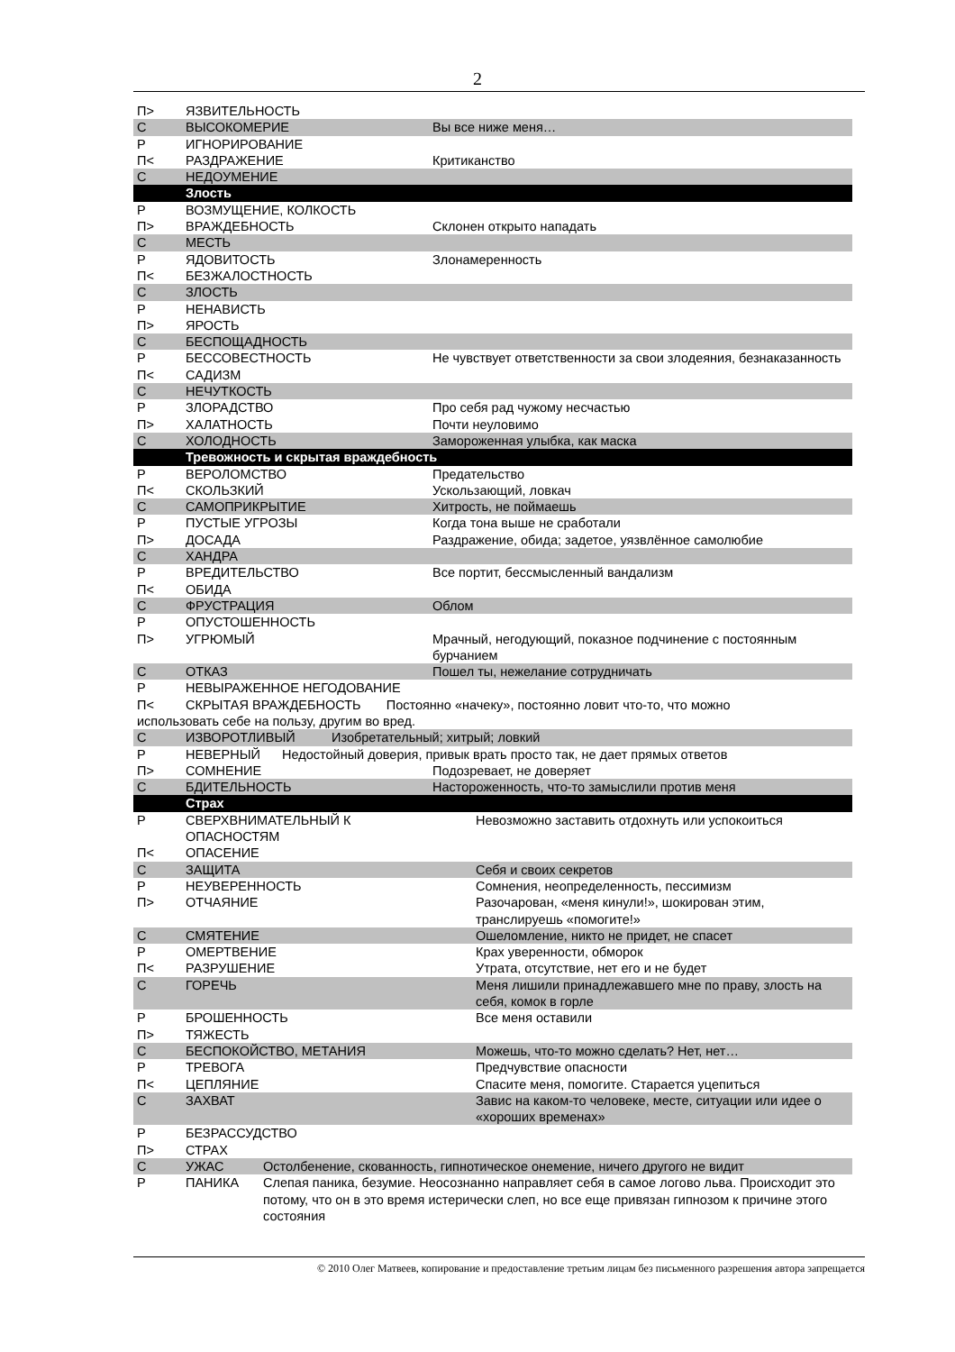2
| П> | ЯЗВИТЕЛЬНОСТЬ | |
| С | ВЫСОКОМЕРИЕ | Вы все ниже меня… |
| Р | ИГНОРИРОВАНИЕ | |
| П< | РАЗДРАЖЕНИЕ | Критиканство |
| С | НЕДОУМЕНИЕ | |
| | Злость | |
| Р | ВОЗМУЩЕНИЕ, КОЛКОСТЬ | |
| П> | ВРАЖДЕБНОСТЬ | Склонен открыто нападать |
| С | МЕСТЬ | |
| Р | ЯДОВИТОСТЬ | Злонамеренность |
| П< | БЕЗЖАЛОСТНОСТЬ | |
| С | ЗЛОСТЬ | |
| Р | НЕНАВИСТЬ | |
| П> | ЯРОСТЬ | |
| С | БЕСПОЩАДНОСТЬ | |
| Р | БЕССОВЕСТНОСТЬ | Не чувствует ответственности за свои злодеяния, безнаказанность |
| П< | САДИЗМ | |
| С | НЕЧУТКОСТЬ | |
| Р | ЗЛОРАДСТВО | Про себя рад чужому несчастью |
| П> | ХАЛАТНОСТЬ | Почти неуловимо |
| С | ХОЛОДНОСТЬ | Замороженная улыбка, как маска |
| | Тревожность и скрытая враждебность | |
| Р | ВЕРОЛОМСТВО | Предательство |
| П< | СКОЛЬЗКИЙ | Ускользающий, ловкач |
| С | САМОПРИКРЫТИЕ | Хитрость, не поймаешь |
| Р | ПУСТЫЕ УГРОЗЫ | Когда тона выше не сработали |
| П> | ДОСАДА | Раздражение, обида; задетое, уязвлённое самолюбие |
| С | ХАНДРА | |
| Р | ВРЕДИТЕЛЬСТВО | Все портит, бессмысленный вандализм |
| П< | ОБИДА | |
| С | ФРУСТРАЦИЯ | Облом |
| Р | ОПУСТОШЕННОСТЬ | |
| П> | УГРЮМЫЙ | Мрачный, негодующий, показное подчинение с постоянным бурчанием |
| С | ОТКАЗ | Пошел ты, нежелание сотрудничать |
| Р | НЕВЫРАЖЕННОЕ НЕГОДОВАНИЕ | |
| П< | СКРЫТАЯ ВРАЖДЕБНОСТЬ Постоянно «начеку», постоянно ловит что-то, что можно | |
| использовать себе на пользу, другим во вред. | | |
| С | ИЗВОРОТЛИВЫЙ Изобретательный; хитрый; ловкий | |
| Р | НЕВЕРНЫЙ Недостойный доверия, привык врать просто так, не дает прямых ответов | |
| П> | СОМНЕНИЕ | Подозревает, не доверяет |
| С | БДИТЕЛЬНОСТЬ | Настороженность, что-то замыслили против меня |
| | Страх | |
| Р | СВЕРХВНИМАТЕЛЬНЫЙ К ОПАСНОСТЯМ | Невозможно заставить отдохнуть или успокоиться |
| П< | ОПАСЕНИЕ | |
| С | ЗАЩИТА | Себя и своих секретов |
| Р | НЕУВЕРЕННОСТЬ | Сомнения, неопределенность, пессимизм |
| П> | ОТЧАЯНИЕ | Разочарован, «меня кинули!», шокирован этим, транслируешь «помогите!» |
| С | СМЯТЕНИЕ | Ошеломление, никто не придет, не спасет |
| Р | ОМЕРТВЕНИЕ | Крах уверенности, обморок |
| П< | РАЗРУШЕНИЕ | Утрата, отсутствие, нет его и не будет |
| С | ГОРЕЧЬ | Меня лишили принадлежавшего мне по праву, злость на себя, комок в горле |
| Р | БРОШЕННОСТЬ | Все меня оставили |
| П> | ТЯЖЕСТЬ | |
| С | БЕСПОКОЙСТВО, МЕТАНИЯ | Можешь, что-то можно сделать? Нет, нет… |
| Р | ТРЕВОГА | Предчувствие опасности |
| П< | ЦЕПЛЯНИЕ | Спасите меня, помогите. Старается уцепиться |
| С | ЗАХВАТ | Завис на каком-то человеке, месте, ситуации или идее о «хороших временах» |
| Р | БЕЗРАССУДСТВО | |
| П> | СТРАХ | |
| С | УЖАС Остолбенение, скованность, гипнотическое онемение, ничего другого не видит | |
| Р | ПАНИКА Слепая паника, безумие. Неосознанно направляет себя в самое логово льва. Происходит это потому, что он в это время истерически слеп, но все еще привязан гипнозом к причине этого состояния | |
© 2010 Олег Матвеев, копирование и предоставление третьим лицам без письменного разрешения автора запрещается